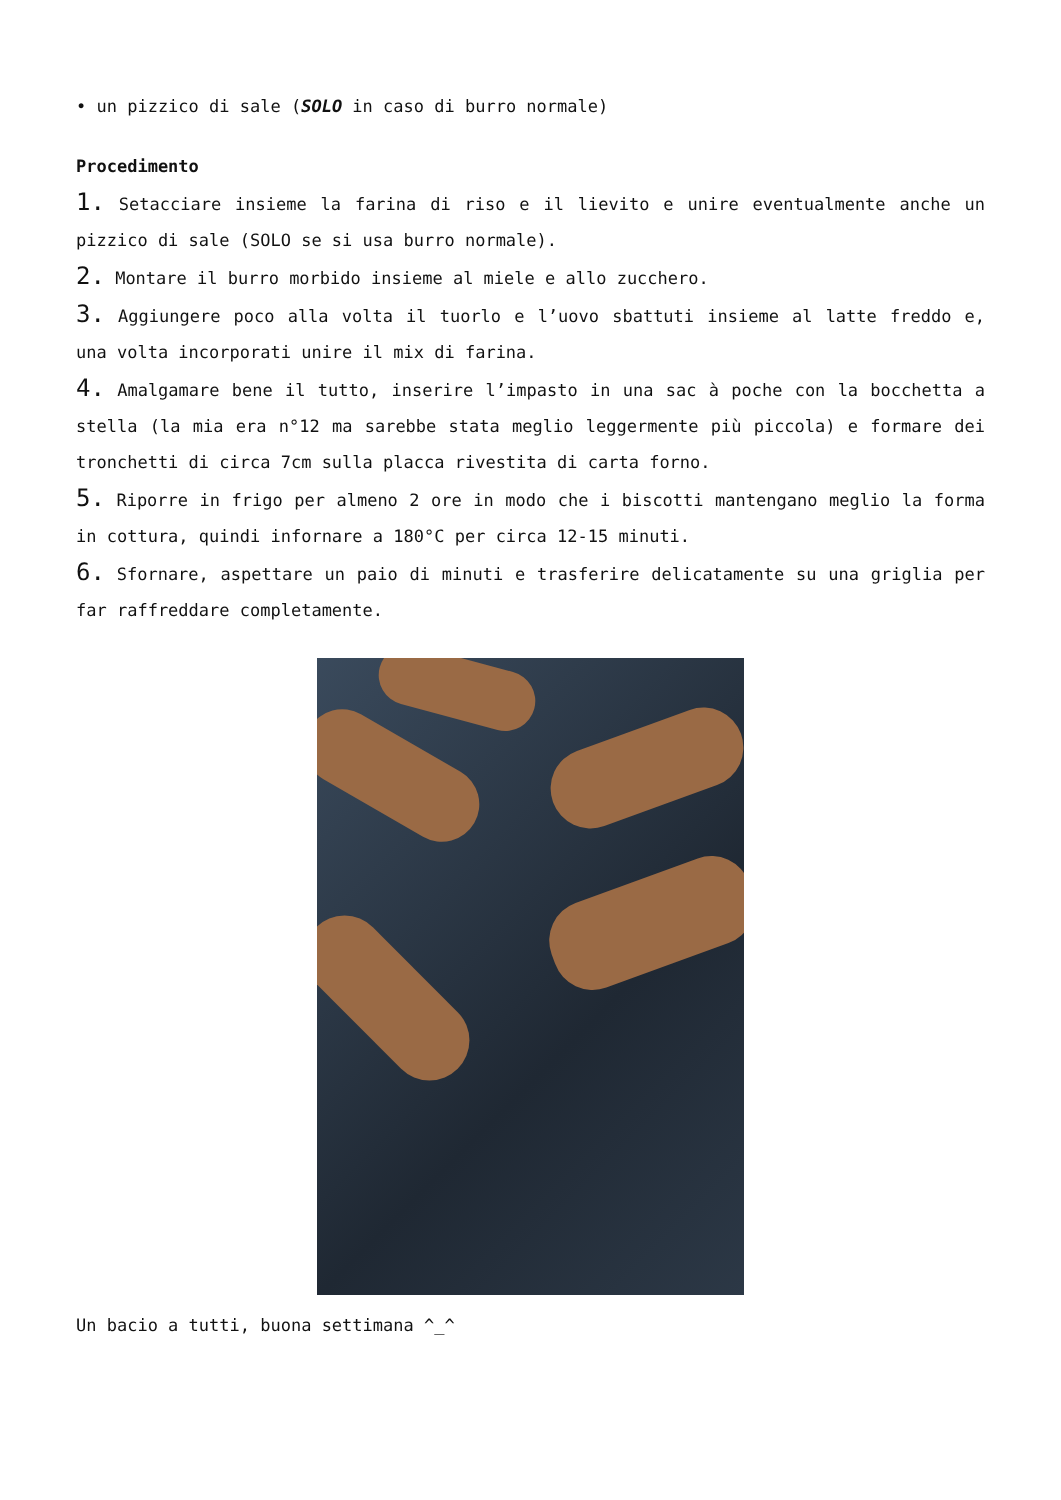• un pizzico di sale (SOLO in caso di burro normale)
Procedimento
1. Setacciare insieme la farina di riso e il lievito e unire eventualmente anche un pizzico di sale (SOLO se si usa burro normale).
2. Montare il burro morbido insieme al miele e allo zucchero.
3. Aggiungere poco alla volta il tuorlo e l’uovo sbattuti insieme al latte freddo e, una volta incorporati unire il mix di farina.
4. Amalgamare bene il tutto, inserire l’impasto in una sac à poche con la bocchetta a stella (la mia era n°12 ma sarebbe stata meglio leggermente più piccola) e formare dei tronchetti di circa 7cm sulla placca rivestita di carta forno.
5. Riporre in frigo per almeno 2 ore in modo che i biscotti mantengano meglio la forma in cottura, quindi infornare a 180°C per circa 12-15 minuti.
6. Sfornare, aspettare un paio di minuti e trasferire delicatamente su una griglia per far raffreddare completamente.
Un bacio a tutti, buona settimana ^_^